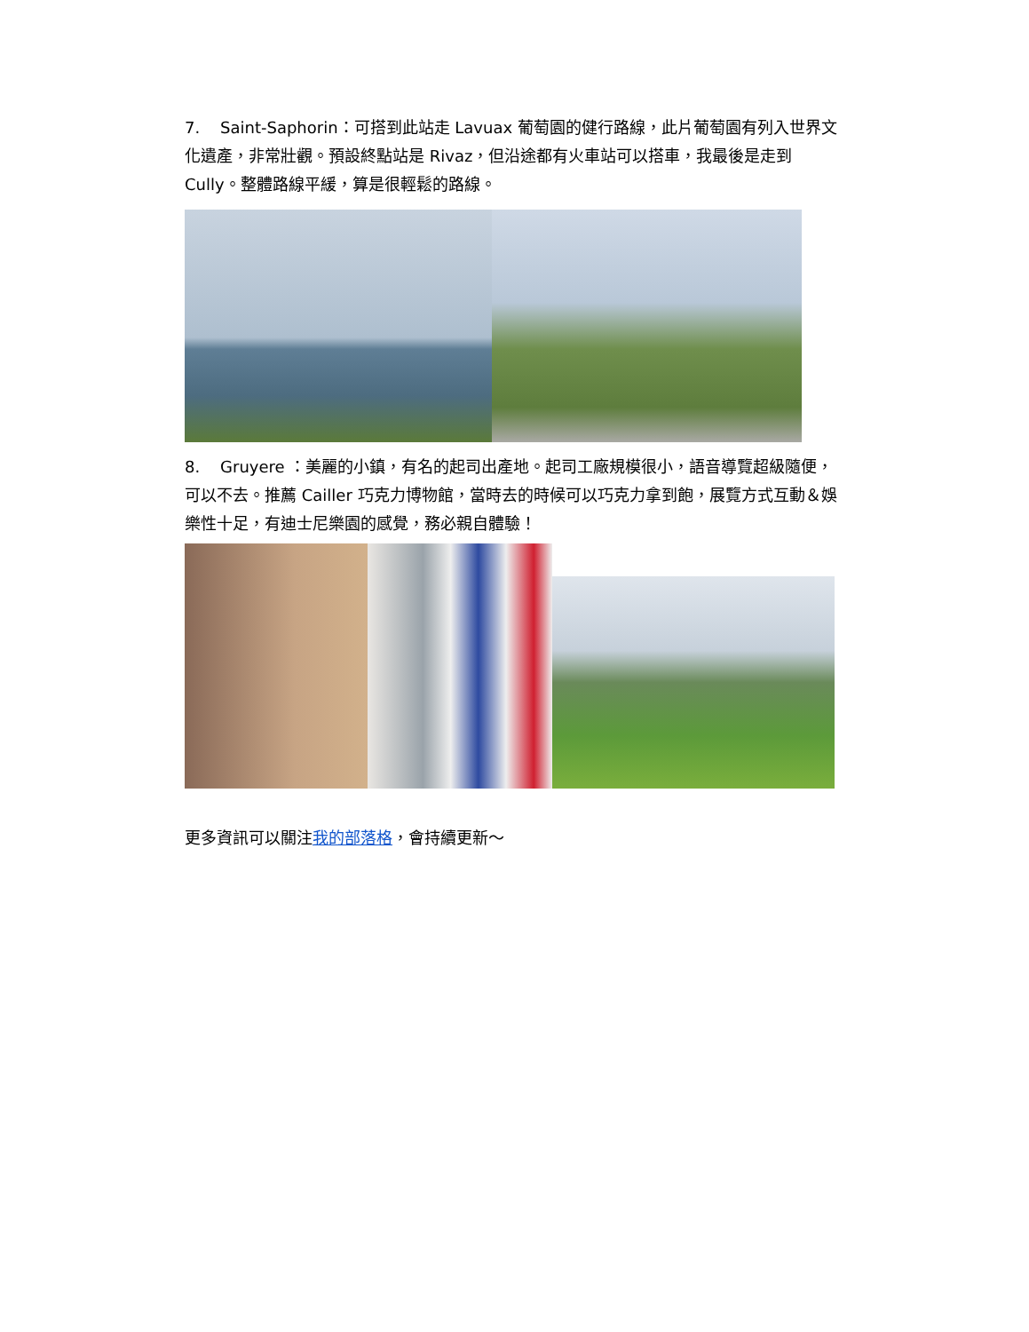7. Saint-Saphorin：可搭到此站走 Lavuax 葡萄園的健行路線，此片葡萄園有列入世界文化遺產，非常壯觀。預設終點站是 Rivaz，但沿途都有火車站可以搭車，我最後是走到 Cully。整體路線平緩，算是很輕鬆的路線。
8. Gruyere ：美麗的小鎮，有名的起司出產地。起司工廠規模很小，語音導覽超級隨便，可以不去。推薦 Cailler 巧克力博物館，當時去的時候可以巧克力拿到飽，展覽方式互動＆娛樂性十足，有迪士尼樂園的感覺，務必親自體驗！
更多資訊可以關注我的部落格，會持續更新～